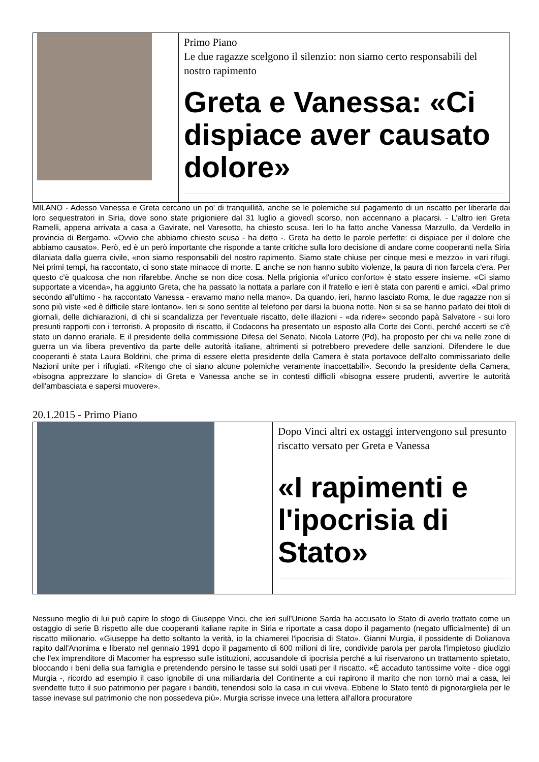Primo Piano
Le due ragazze scelgono il silenzio: non siamo certo responsabili del nostro rapimento
Greta e Vanessa: «Ci dispiace aver causato dolore»
MILANO - Adesso Vanessa e Greta cercano un po' di tranquillità, anche se le polemiche sul pagamento di un riscatto per liberarle dai loro sequestratori in Siria, dove sono state prigioniere dal 31 luglio a giovedì scorso, non accennano a placarsi. - L'altro ieri Greta Ramelli, appena arrivata a casa a Gavirate, nel Varesotto, ha chiesto scusa. Ieri lo ha fatto anche Vanessa Marzullo, da Verdello in provincia di Bergamo. «Ovvio che abbiamo chiesto scusa - ha detto -. Greta ha detto le parole perfette: ci dispiace per il dolore che abbiamo causato». Però, ed è un però importante che risponde a tante critiche sulla loro decisione di andare come cooperanti nella Siria dilaniata dalla guerra civile, «non siamo responsabili del nostro rapimento. Siamo state chiuse per cinque mesi e mezzo» in vari rifugi. Nei primi tempi, ha raccontato, ci sono state minacce di morte. E anche se non hanno subito violenze, la paura di non farcela c'era. Per questo c'è qualcosa che non rifarebbe. Anche se non dice cosa. Nella prigionia «l'unico conforto» è stato essere insieme. «Ci siamo supportate a vicenda», ha aggiunto Greta, che ha passato la nottata a parlare con il fratello e ieri è stata con parenti e amici. «Dal primo secondo all'ultimo - ha raccontato Vanessa - eravamo mano nella mano». Da quando, ieri, hanno lasciato Roma, le due ragazze non si sono più viste «ed è difficile stare lontano». Ieri si sono sentite al telefono per darsi la buona notte. Non si sa se hanno parlato dei titoli di giornali, delle dichiarazioni, di chi si scandalizza per l'eventuale riscatto, delle illazioni - «da ridere» secondo papà Salvatore - sui loro presunti rapporti con i terroristi. A proposito di riscatto, il Codacons ha presentato un esposto alla Corte dei Conti, perché accerti se c'è stato un danno erariale. E il presidente della commissione Difesa del Senato, Nicola Latorre (Pd), ha proposto per chi va nelle zone di guerra un via libera preventivo da parte delle autorità italiane, altrimenti si potrebbero prevedere delle sanzioni. Difendere le due cooperanti è stata Laura Boldrini, che prima di essere eletta presidente della Camera è stata portavoce dell'alto commissariato delle Nazioni unite per i rifugiati. «Ritengo che ci siano alcune polemiche veramente inaccettabili». Secondo la presidente della Camera, «bisogna apprezzare lo slancio» di Greta e Vanessa anche se in contesti difficili «bisogna essere prudenti, avvertire le autorità dell'ambasciata e sapersi muovere».
20.1.2015 - Primo Piano
Dopo Vinci altri ex ostaggi intervengono sul presunto riscatto versato per Greta e Vanessa
«I rapimenti e l'ipocrisia di Stato»
Nessuno meglio di lui può capire lo sfogo di Giuseppe Vinci, che ieri sull'Unione Sarda ha accusato lo Stato di averlo trattato come un ostaggio di serie B rispetto alle due cooperanti italiane rapite in Siria e riportate a casa dopo il pagamento (negato ufficialmente) di un riscatto milionario. «Giuseppe ha detto soltanto la verità, io la chiamerei l'ipocrisia di Stato». Gianni Murgia, il possidente di Dolianova rapito dall'Anonima e liberato nel gennaio 1991 dopo il pagamento di 600 milioni di lire, condivide parola per parola l'impietoso giudizio che l'ex imprenditore di Macomer ha espresso sulle istituzioni, accusandole di ipocrisia perché a lui riservarono un trattamento spietato, bloccando i beni della sua famiglia e pretendendo persino le tasse sui soldi usati per il riscatto. «È accaduto tantissime volte - dice oggi Murgia -, ricordo ad esempio il caso ignobile di una miliardaria del Continente a cui rapirono il marito che non tornò mai a casa, lei svendette tutto il suo patrimonio per pagare i banditi, tenendosi solo la casa in cui viveva. Ebbene lo Stato tentò di pignorargliela per le tasse inevase sul patrimonio che non possedeva più». Murgia scrisse invece una lettera all'allora procuratore